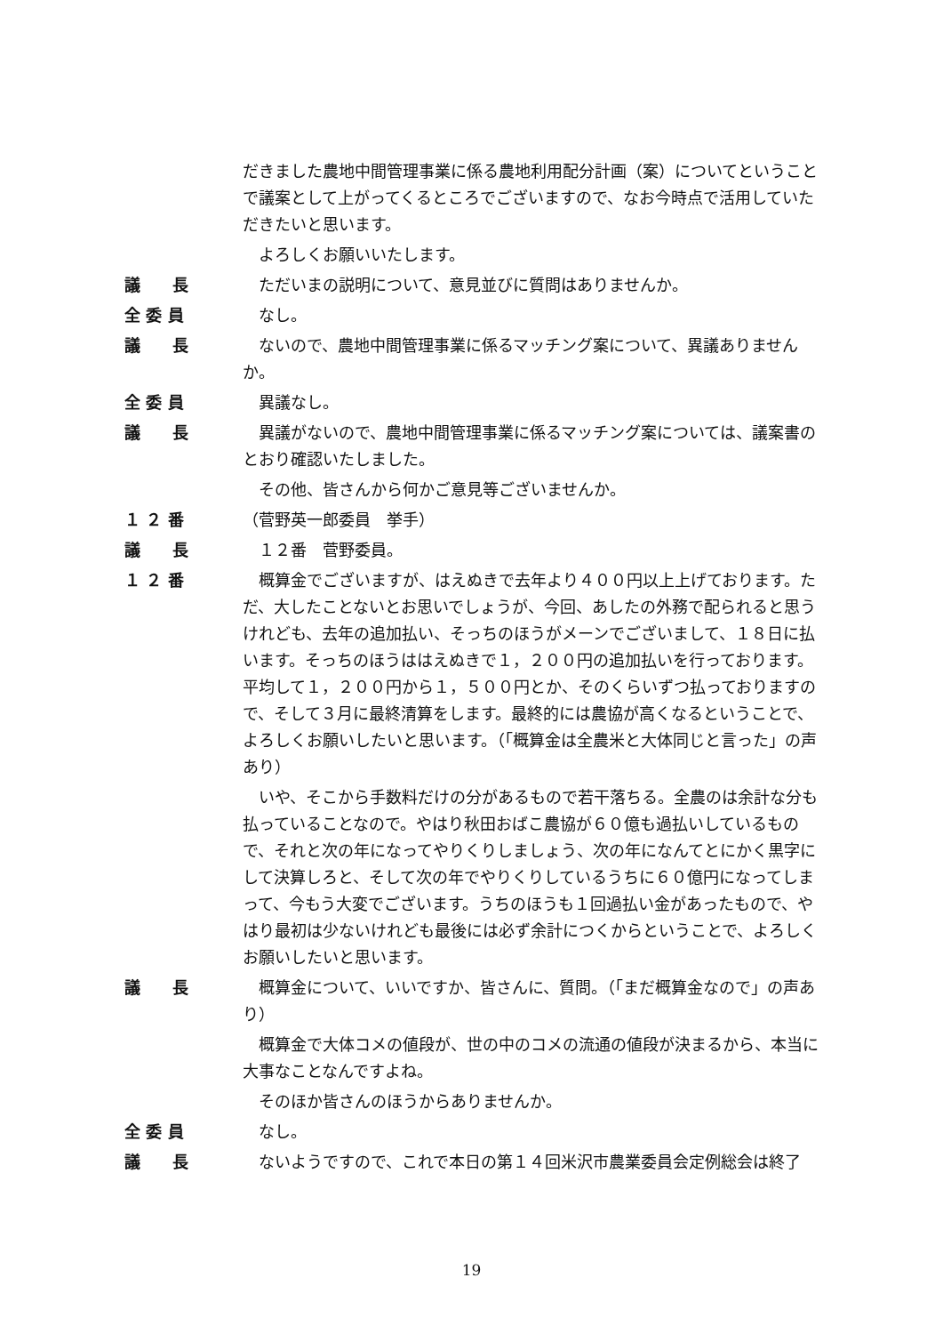だきました農地中間管理事業に係る農地利用配分計画（案）についてということで議案として上がってくるところでございますので、なお今時点で活用していただきたいと思います。
　よろしくお願いいたします。
議　　長 　ただいまの説明について、意見並びに質問はありませんか。
全 委 員 　なし。
議　　長 　ないので、農地中間管理事業に係るマッチング案について、異議ありませんか。
全 委 員 　異議なし。
議　　長 　異議がないので、農地中間管理事業に係るマッチング案については、議案書のとおり確認いたしました。
　その他、皆さんから何かご意見等ございませんか。
１ ２ 番 （菅野英一郎委員　挙手）
議　　長 　１２番　菅野委員。
１ ２ 番 　概算金でございますが、はえぬきで去年より４００円以上上げております。ただ、大したことないとお思いでしょうが、今回、あしたの外務で配られると思うけれども、去年の追加払い、そっちのほうがメーンでございまして、１８日に払います。そっちのほうははえぬきで１，２００円の追加払いを行っております。平均して１，２００円から１，５００円とか、そのくらいずつ払っておりますので、そして３月に最終清算をします。最終的には農協が高くなるということで、よろしくお願いしたいと思います。（「概算金は全農米と大体同じと言った」の声あり）
　いや、そこから手数料だけの分があるもので若干落ちる。全農のは余計な分も払っていることなので。やはり秋田おばこ農協が６０億も過払いしているもので、それと次の年になってやりくりしましょう、次の年になんてとにかく黒字にして決算しろと、そして次の年でやりくりしているうちに６０億円になってしまって、今もう大変でございます。うちのほうも１回過払い金があったもので、やはり最初は少ないけれども最後には必ず余計につくからということで、よろしくお願いしたいと思います。
議　　長 　概算金について、いいですか、皆さんに、質問。（「まだ概算金なので」の声あり）
　概算金で大体コメの値段が、世の中のコメの流通の値段が決まるから、本当に大事なことなんですよね。
　そのほか皆さんのほうからありませんか。
全 委 員 　なし。
議　　長 　ないようですので、これで本日の第１４回米沢市農業委員会定例総会は終了
19